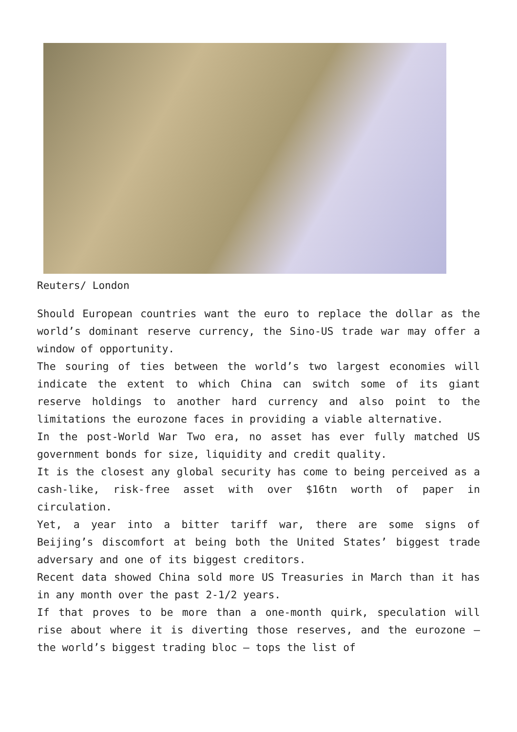Reuters/ London
Should European countries want the euro to replace the dollar as the world’s dominant reserve currency, the Sino-US trade war may offer a window of opportunity.
The souring of ties between the world’s two largest economies will indicate the extent to which China can switch some of its giant reserve holdings to another hard currency and also point to the limitations the eurozone faces in providing a viable alternative.
In the post-World War Two era, no asset has ever fully matched US government bonds for size, liquidity and credit quality.
It is the closest any global security has come to being perceived as a cash-like, risk-free asset with over $16tn worth of paper in circulation.
Yet, a year into a bitter tariff war, there are some signs of Beijing’s discomfort at being both the United States’ biggest trade adversary and one of its biggest creditors.
Recent data showed China sold more US Treasuries in March than it has in any month over the past 2-1/2 years.
If that proves to be more than a one-month quirk, speculation will rise about where it is diverting those reserves, and the eurozone – the world’s biggest trading bloc – tops the list of